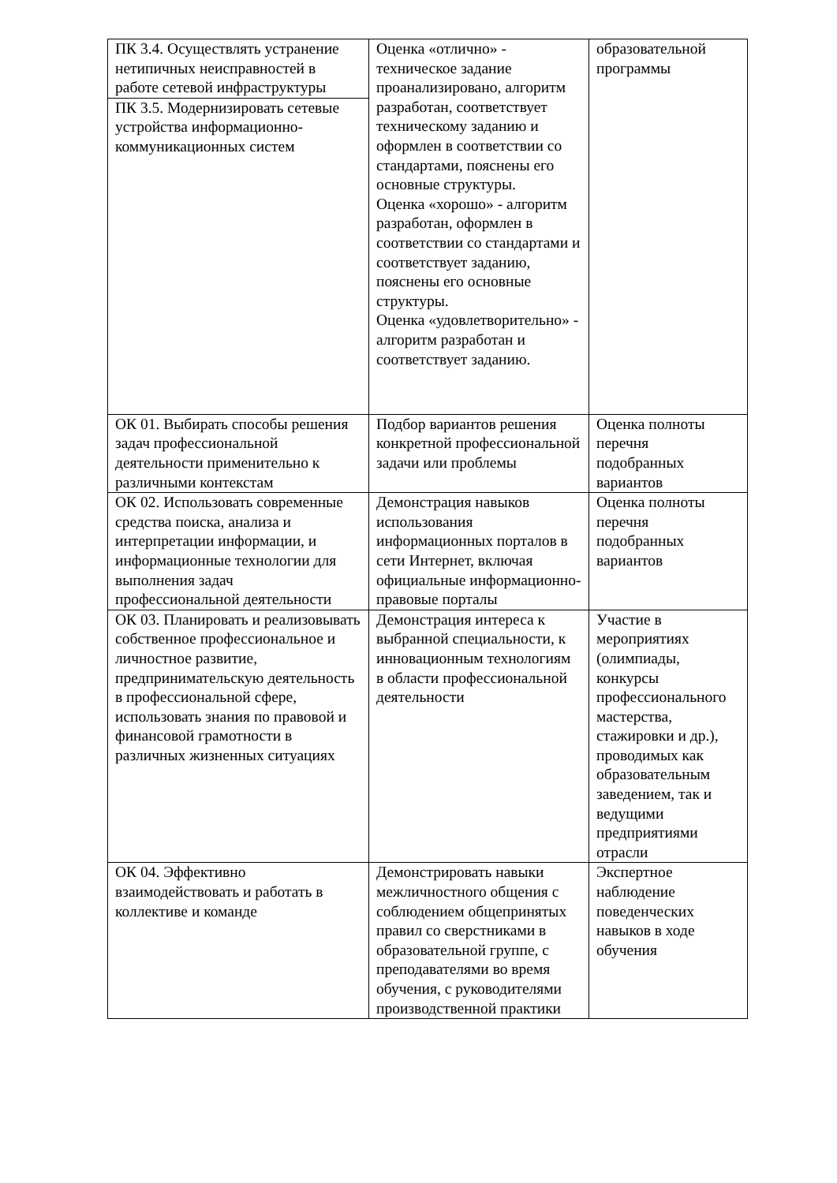| ПК 3.4. Осуществлять устранение нетипичных неисправностей в работе сетевой инфраструктуры | Оценка «отлично» - техническое задание проанализировано, алгоритм разработан, соответствует техническому заданию и оформлен в соответствии со стандартами, пояснены его основные структуры. Оценка «хорошо» - алгоритм разработан, оформлен в соответствии со стандартами и соответствует заданию, пояснены его основные структуры. Оценка «удовлетворительно» - алгоритм разработан и соответствует заданию. | образовательной программы |
| ПК 3.5. Модернизировать сетевые устройства информационно-коммуникационных систем | | |
| ОК 01. Выбирать способы решения задач профессиональной деятельности применительно к различными контекстам | Подбор вариантов решения конкретной профессиональной задачи или проблемы | Оценка полноты перечня подобранных вариантов |
| ОК 02. Использовать современные средства поиска, анализа и интерпретации информации, и информационные технологии для выполнения задач профессиональной деятельности | Демонстрация навыков использования информационных порталов в сети Интернет, включая официальные информационно-правовые порталы | Оценка полноты перечня подобранных вариантов |
| ОК 03. Планировать и реализовывать собственное профессиональное и личностное развитие, предпринимательскую деятельность в профессиональной сфере, использовать знания по правовой и финансовой грамотности в различных жизненных ситуациях | Демонстрация интереса к выбранной специальности, к инновационным технологиям в области профессиональной деятельности | Участие в мероприятиях (олимпиады, конкурсы профессионального мастерства, стажировки и др.), проводимых как образовательным заведением, так и ведущими предприятиями отрасли |
| ОК 04. Эффективно взаимодействовать и работать в коллективе и команде | Демонстрировать навыки межличностного общения с соблюдением общепринятых правил со сверстниками в образовательной группе, с преподавателями во время обучения, с руководителями производственной практики | Экспертное наблюдение поведенческих навыков в ходе обучения |